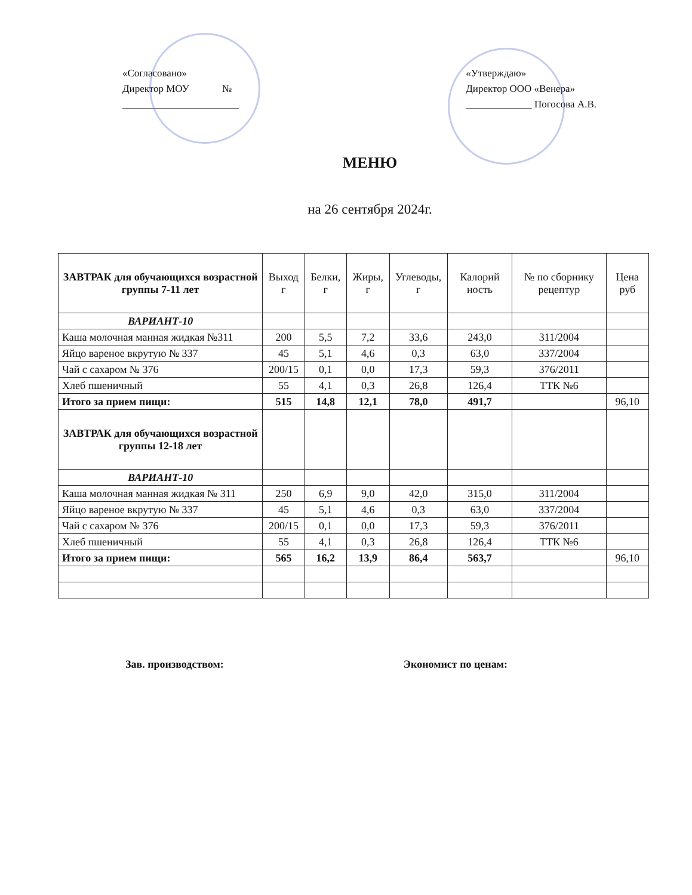«Согласовано»
Директор МОУ №
_______________________
«Утверждаю»
Директор ООО «Венера»
_____________ Погосова А.В.
МЕНЮ
на 26 сентября 2024г.
| ЗАВТРАК для обучающихся возрастной группы 7-11 лет | Выход г | Белки, г | Жиры, г | Углеводы, г | Калорий ность | № по сборнику рецептур | Цена руб |
| --- | --- | --- | --- | --- | --- | --- | --- |
| ВАРИАНТ-10 | | | | | | | |
| Каша молочная манная жидкая №311 | 200 | 5,5 | 7,2 | 33,6 | 243,0 | 311/2004 | |
| Яйцо вареное вкрутую № 337 | 45 | 5,1 | 4,6 | 0,3 | 63,0 | 337/2004 | |
| Чай с сахаром № 376 | 200/15 | 0,1 | 0,0 | 17,3 | 59,3 | 376/2011 | |
| Хлеб пшеничный | 55 | 4,1 | 0,3 | 26,8 | 126,4 | ТТК №6 | |
| Итого за прием пищи: | 515 | 14,8 | 12,1 | 78,0 | 491,7 | | 96,10 |
| ЗАВТРАК для обучающихся возрастной группы 12-18 лет | | | | | | | |
| ВАРИАНТ-10 | | | | | | | |
| Каша молочная манная жидкая № 311 | 250 | 6,9 | 9,0 | 42,0 | 315,0 | 311/2004 | |
| Яйцо вареное вкрутую № 337 | 45 | 5,1 | 4,6 | 0,3 | 63,0 | 337/2004 | |
| Чай с сахаром № 376 | 200/15 | 0,1 | 0,0 | 17,3 | 59,3 | 376/2011 | |
| Хлеб пшеничный | 55 | 4,1 | 0,3 | 26,8 | 126,4 | ТТК №6 | |
| Итого за прием пищи: | 565 | 16,2 | 13,9 | 86,4 | 563,7 | | 96,10 |
Зав. производством: Экономист по ценам: